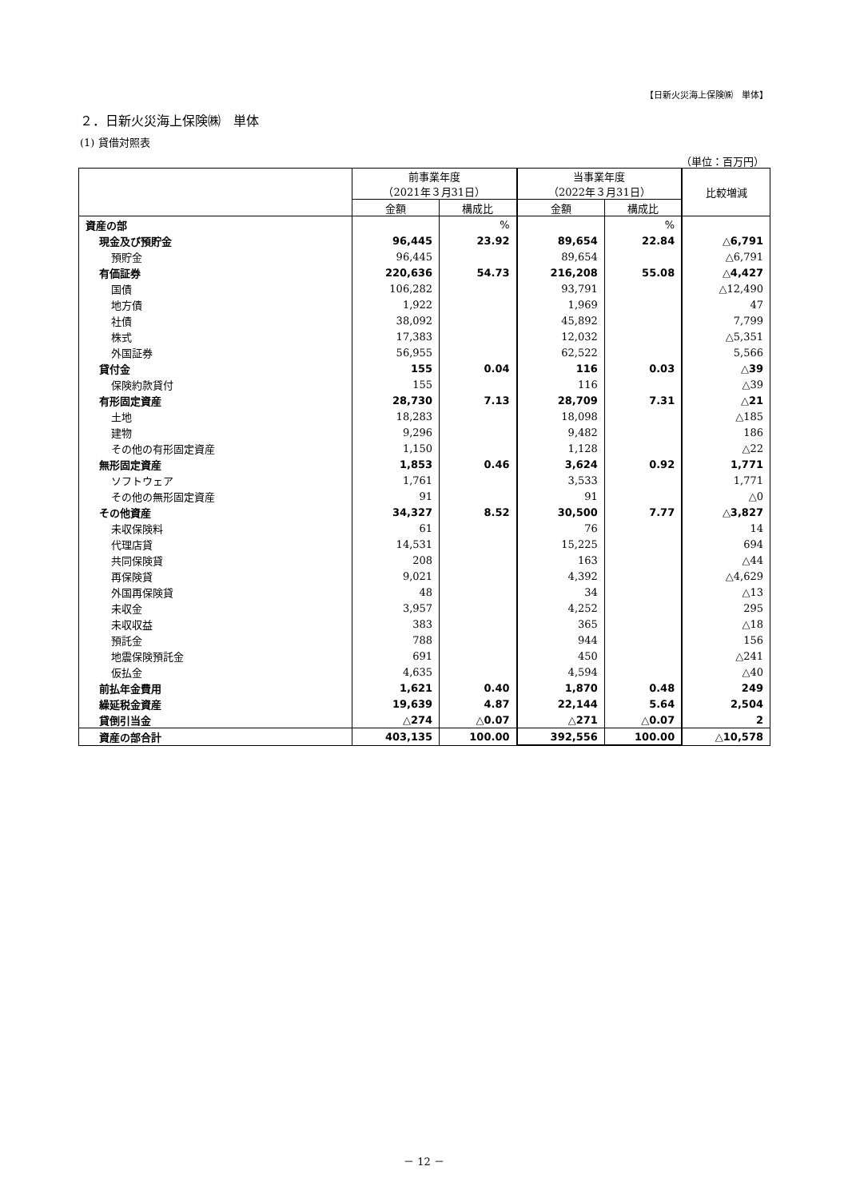【日新火災海上保険㈱　単体】
２．日新火災海上保険㈱　単体
(1) 貸借対照表
（単位：百万円）
| | 前事業年度 （2021年３月31日） | | 当事業年度 （2022年３月31日） | | 比較増減 |
| --- | --- | --- | --- | --- | --- |
| | 金額 | 構成比 | 金額 | 構成比 | |
| 資産の部 | | % | | % | |
| 現金及び預貯金 | 96,445 | 23.92 | 89,654 | 22.84 | △6,791 |
| 預貯金 | 96,445 | | 89,654 | | △6,791 |
| 有価証券 | 220,636 | 54.73 | 216,208 | 55.08 | △4,427 |
| 国債 | 106,282 | | 93,791 | | △12,490 |
| 地方債 | 1,922 | | 1,969 | | 47 |
| 社債 | 38,092 | | 45,892 | | 7,799 |
| 株式 | 17,383 | | 12,032 | | △5,351 |
| 外国証券 | 56,955 | | 62,522 | | 5,566 |
| 貸付金 | 155 | 0.04 | 116 | 0.03 | △39 |
| 保険約款貸付 | 155 | | 116 | | △39 |
| 有形固定資産 | 28,730 | 7.13 | 28,709 | 7.31 | △21 |
| 土地 | 18,283 | | 18,098 | | △185 |
| 建物 | 9,296 | | 9,482 | | 186 |
| その他の有形固定資産 | 1,150 | | 1,128 | | △22 |
| 無形固定資産 | 1,853 | 0.46 | 3,624 | 0.92 | 1,771 |
| ソフトウェア | 1,761 | | 3,533 | | 1,771 |
| その他の無形固定資産 | 91 | | 91 | | △0 |
| その他資産 | 34,327 | 8.52 | 30,500 | 7.77 | △3,827 |
| 未収保険料 | 61 | | 76 | | 14 |
| 代理店貸 | 14,531 | | 15,225 | | 694 |
| 共同保険貸 | 208 | | 163 | | △44 |
| 再保険貸 | 9,021 | | 4,392 | | △4,629 |
| 外国再保険貸 | 48 | | 34 | | △13 |
| 未収金 | 3,957 | | 4,252 | | 295 |
| 未収収益 | 383 | | 365 | | △18 |
| 預託金 | 788 | | 944 | | 156 |
| 地震保険預託金 | 691 | | 450 | | △241 |
| 仮払金 | 4,635 | | 4,594 | | △40 |
| 前払年金費用 | 1,621 | 0.40 | 1,870 | 0.48 | 249 |
| 繰延税金資産 | 19,639 | 4.87 | 22,144 | 5.64 | 2,504 |
| 貸倒引当金 | △274 | △0.07 | △271 | △0.07 | 2 |
| 資産の部合計 | 403,135 | 100.00 | 392,556 | 100.00 | △10,578 |
－ 12 －